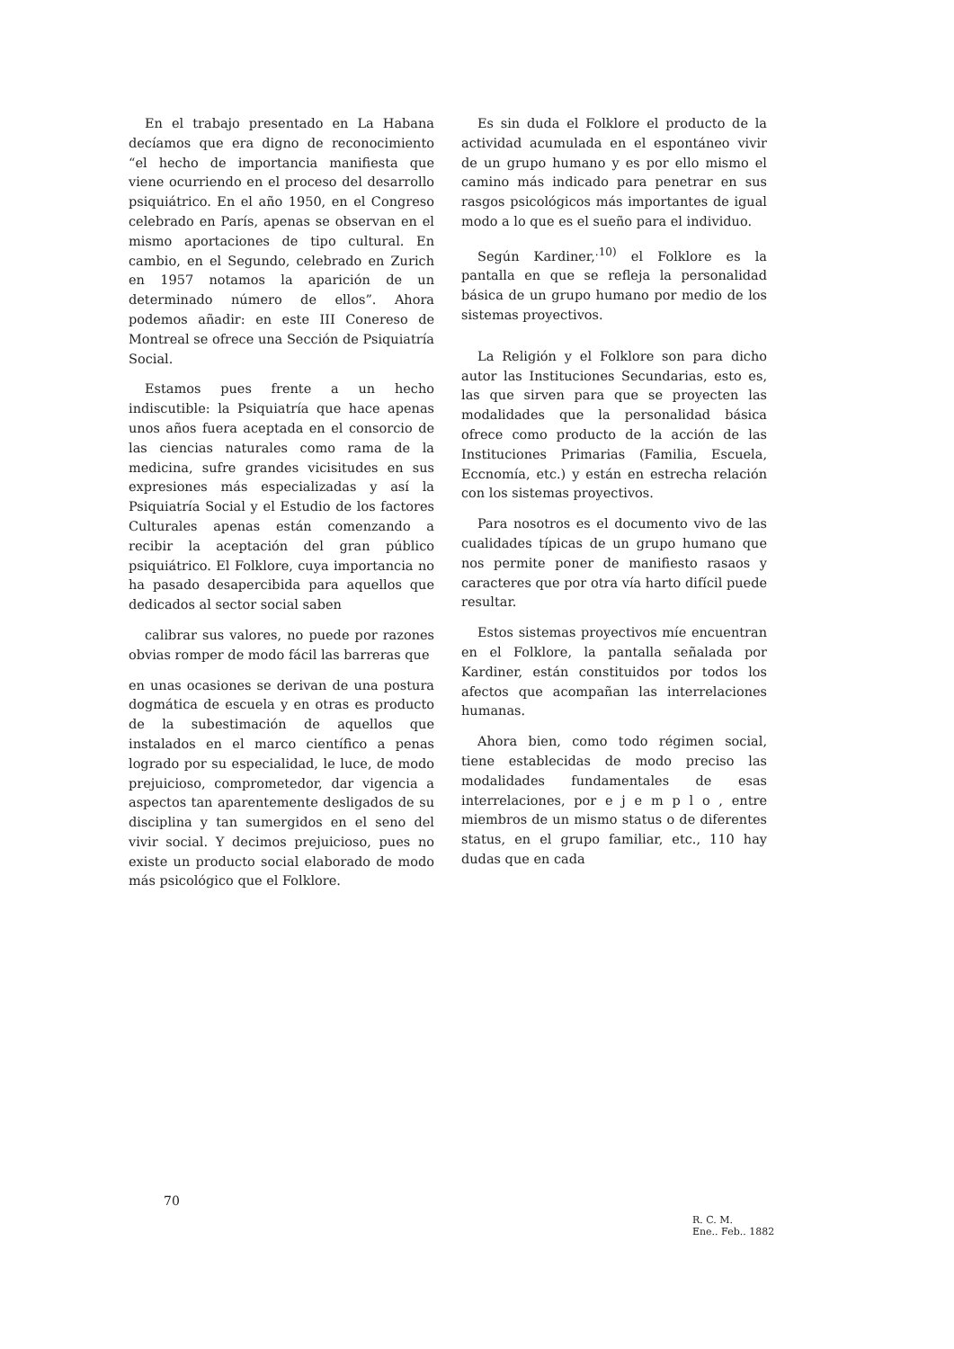En el trabajo presentado en La Habana decíamos que era digno de reconocimiento “el hecho de importancia manifiesta que viene ocurriendo en el proceso del desarrollo psiquiátrico. En el año 1950, en el Congreso celebrado en París, apenas se observan en el mismo aportaciones de tipo cultural. En cambio, en el Segundo, celebrado en Zurich en 1957 notamos la aparición de un determinado número de ellos”. Ahora podemos añadir: en este III Conereso de Montreal se ofrece una Sección de Psiquiatría Social.
Estamos pues frente a un hecho indiscutible: la Psiquiatría que hace apenas unos años fuera aceptada en el consorcio de las ciencias naturales como rama de la medicina, sufre grandes vicisitudes en sus expresiones más especializadas y así la Psiquiatría Social y el Estudio de los factores Culturales apenas están comenzando a recibir la aceptación del gran público psiquiátrico. El Folklore, cuya importancia no ha pasado desapercibida para aquellos que dedicados al sector social saben
calibrar sus valores, no puede por razones obvias romper de modo fácil las barreras que
en unas ocasiones se derivan de una postura dogmática de escuela y en otras es producto de la subestimación de aquellos que instalados en el marco científico a penas logrado por su especialidad, le luce, de modo prejuicioso, comprometedor, dar vigencia a aspectos tan aparentemente desligados de su disciplina y tan sumergidos en el seno del vivir social. Y decimos prejuicioso, pues no existe un producto social elaborado de modo más psicológico que el Folklore.
Es sin duda el Folklore el producto de la actividad acumulada en el espontáneo vivir de un grupo humano y es por ello mismo el camino más indicado para penetrar en sus rasgos psicológicos más importantes de igual modo a lo que es el sueño para el individuo.
Según Kardiner,<sup>.10)</sup> el Folklore es la pantalla en que se refleja la personalidad básica de un grupo humano por medio de los sistemas proyectivos.
La Religión y el Folklore son para dicho autor las Instituciones Secundarias, esto es, las que sirven para que se proyecten las modalidades que la personalidad básica ofrece como producto de la acción de las Instituciones Primarias (Familia, Escuela, Eccnomía, etc.) y están en estrecha relación con los sistemas proyectivos.
Para nosotros es el documento vivo de las cualidades típicas de un grupo humano que nos permite poner de manifiesto rasaos y caracteres que por otra vía harto difícil puede resultar.
Estos sistemas proyectivos míe encuentran en el Folklore, la pantalla señalada por Kardiner, están constituidos por todos los afectos que acompañan las interrelaciones humanas.
Ahora bien, como todo régimen social, tiene establecidas de modo preciso las modalidades fundamentales de esas interrelaciones, por e j e m p l o , entre miembros de un mismo status o de diferentes status, en el grupo familiar, etc., 110 hay dudas que en cada
70
R. C. M.
Ene.. Feb.. 1882